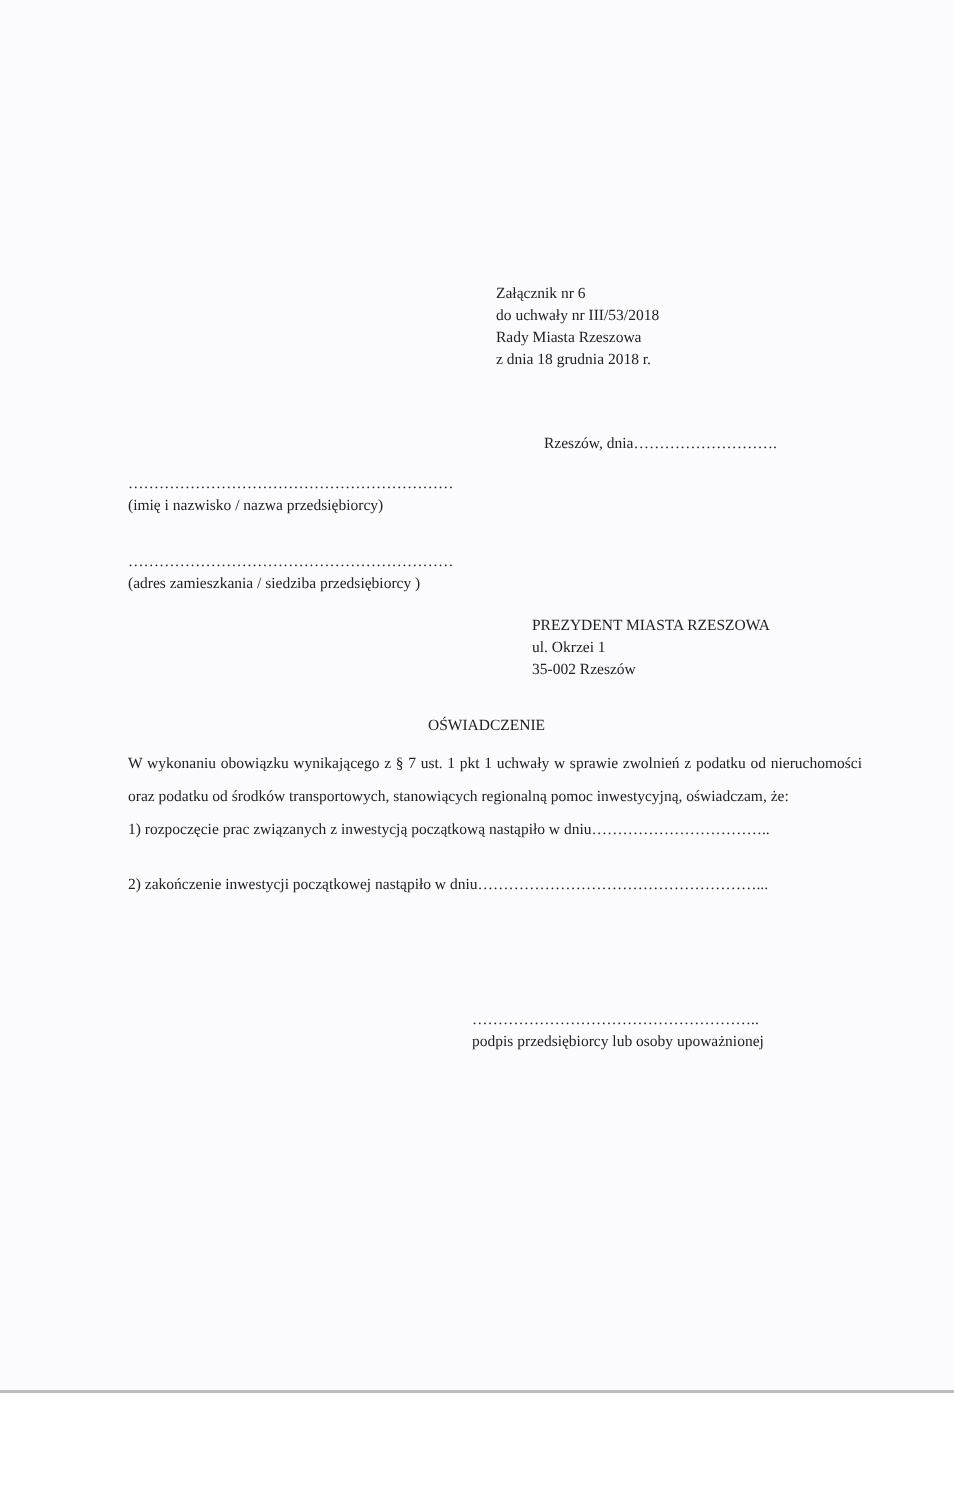Załącznik nr 6
do uchwały nr III/53/2018
Rady Miasta Rzeszowa
z dnia 18 grudnia 2018 r.
Rzeszów, dnia……………………….
………………………………………………………
(imię i nazwisko / nazwa przedsiębiorcy)
………………………………………………………
(adres zamieszkania / siedziba przedsiębiorcy )
PREZYDENT MIASTA RZESZOWA
ul. Okrzei 1
35-002 Rzeszów
OŚWIADCZENIE
W wykonaniu obowiązku wynikającego z § 7 ust. 1 pkt 1 uchwały w sprawie zwolnień z podatku od nieruchomości oraz podatku od środków transportowych, stanowiących regionalną pomoc inwestycyjną, oświadczam, że:
1) rozpoczęcie prac związanych z inwestycją początkową nastąpiło w dniu……………………………..
2) zakończenie inwestycji początkowej nastąpiło w dniu………………………………………………...
………………………………………………..
podpis przedsiębiorcy lub osoby upoważnionej